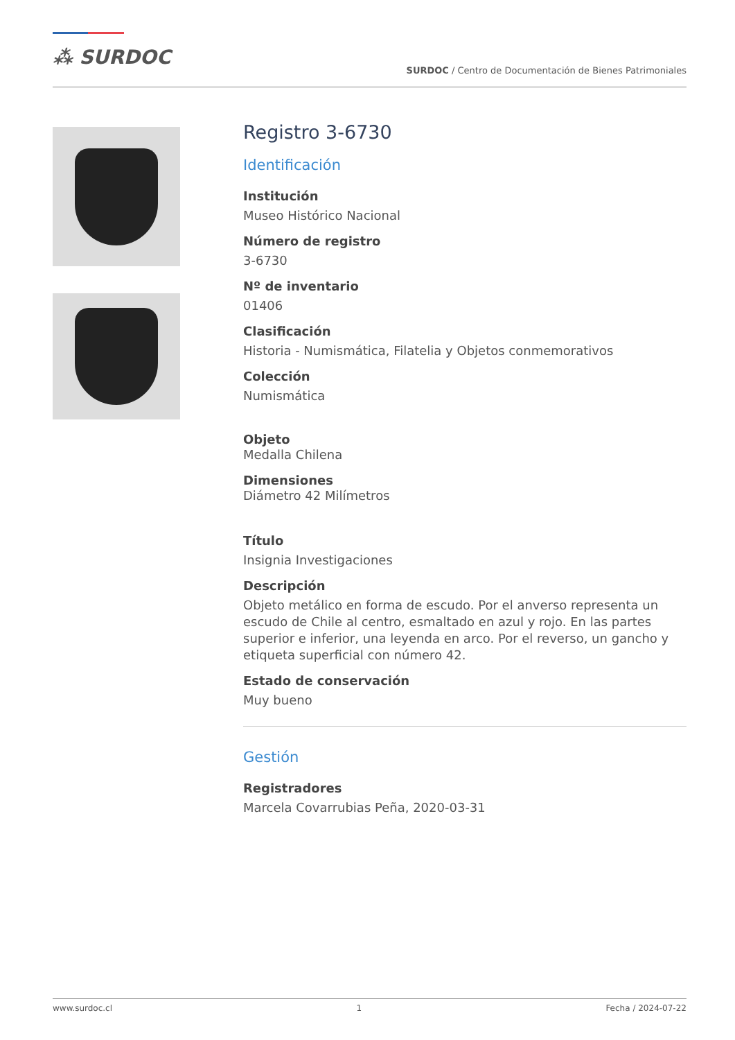⁂ SURDOC
SURDOC / Centro de Documentación de Bienes Patrimoniales
Registro 3-6730
Identificación
Institución
Museo Histórico Nacional
Número de registro
3-6730
Nº de inventario
01406
Clasificación
Historia - Numismática, Filatelia y Objetos conmemorativos
Colección
Numismática
Objeto
Medalla Chilena
Dimensiones
Diámetro 42 Milímetros
Título
Insignia Investigaciones
Descripción
Objeto metálico en forma de escudo. Por el anverso representa un escudo de Chile al centro, esmaltado en azul y rojo. En las partes superior e inferior, una leyenda en arco. Por el reverso, un gancho y etiqueta superficial con número 42.
Estado de conservación
Muy bueno
Gestión
Registradores
Marcela Covarrubias Peña, 2020-03-31
www.surdoc.cl 1 Fecha / 2024-07-22